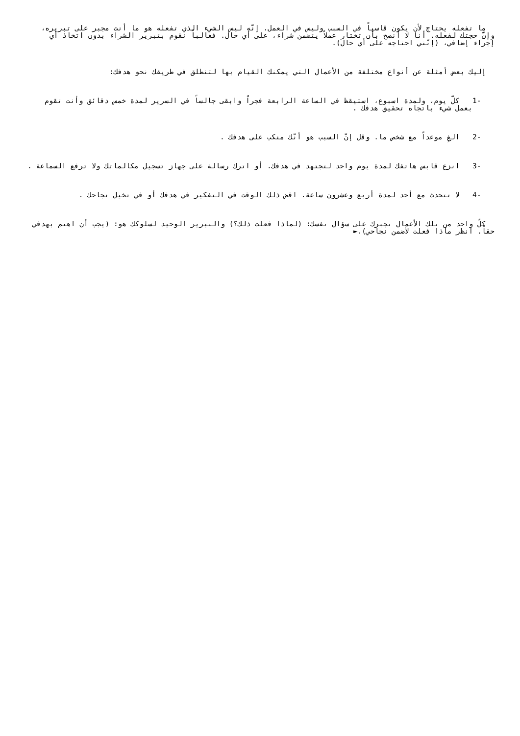ما تفعله يحتاج لأن يكون قاسياً في السبب وليس في العمل. إنّه ليس الشيء الذي تفعله هو ما أنت مجبر على تبريره، وإنّ حجتك لفعله. أنا لا أنصح بأن تختار عملاً يتضمن شراء، على أي حال. فغالباً نقوم بتبرير الشراء بدون اتخاذ أي إجراء إضافي، (إنّني احتاجه على أي حال).
إليك بعض أمثلة عن أنواع مختلفة من الأعمال التي يمكنك القيام بها لتنطلق في طريقك نحو هدفك:
1- كلّ يوم، ولمدة اسبوع، استيقظ في الساعة الرابعة فجراً وابقى جالساً في السرير لمدة خمس دقائق وأنت تقوم بعمل شيء باتجاه تحقيق هدفك .
2- الغِ موعداً مع شخص ما. وقل إنّ السبب هو أنّك منكب على هدفك .
3- انزع قابس هاتفك لمدة يوم واحد لتجتهد في هدفك. أو اترك رسالة على جهاز تسجيل مكالماتك ولا ترفع السماعة .
4- لا تتحدث مع أحد لمدة أربع وعشرون ساعة. اقض ذلك الوقت في التفكير في هدفك أو في تخيل نجاحك .
كلّ واحد من تلك الأعمال تجبرك على سؤال نفسك: (لماذا فعلت ذلك؟) والتبرير الوحيد لسلوكك هو: (يجب أن اهتم بهدفي حقاً. انظر ماذا فعلت لأضمن نجاحي).►